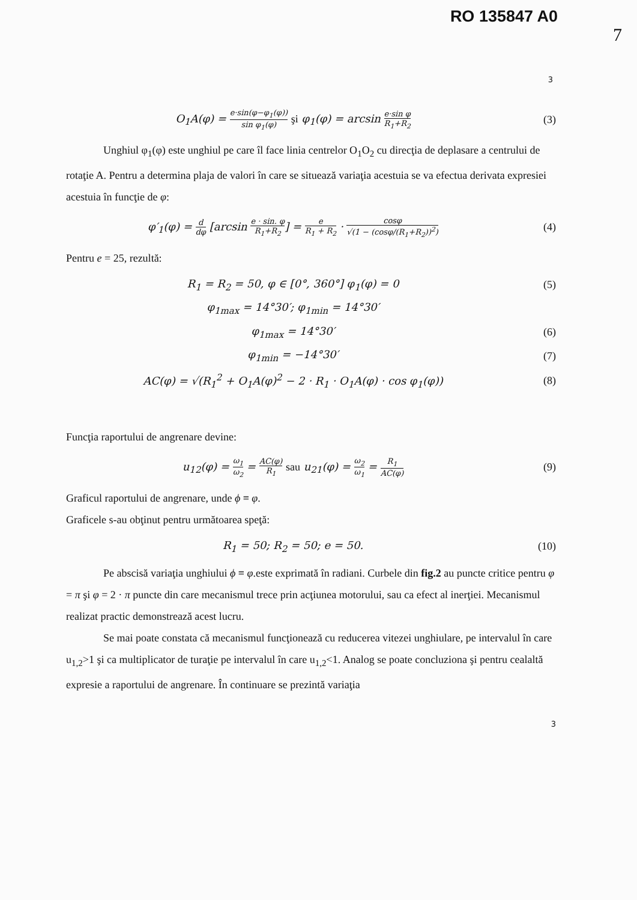RO 135847 A0
7
3
O<sub>1</sub>A(φ) = e·sin(φ−φ<sub>1</sub>(φ)) sin φ<sub>1</sub>(φ) şi φ<sub>1</sub>(φ) = arcsin e·sin φ R<sub>1</sub>+R<sub>2</sub>
(3)
Unghiul φ<sub>1</sub>(φ) este unghiul pe care îl face linia centrelor O<sub>1</sub>O<sub>2</sub> cu direcţia de deplasare a centrului de rotaţie A. Pentru a determina plaja de valori în care se situează variaţia acestuia se va efectua derivata expresiei acestuia în funcţie de φ:
φ′<sub>1</sub>(φ) = d dφ [arcsin e · sin. φ R<sub>1</sub>+R<sub>2</sub>] = e R<sub>1</sub> + R<sub>2</sub> · cosφ √(1 − (cosφ/(R<sub>1</sub>+R<sub>2</sub>))<sup>2</sup>)
(4)
Pentru e = 25, rezultă:
R<sub>1</sub> = R<sub>2</sub> = 50, φ ∈ [0°, 360°] φ<sub>1</sub>(φ) = 0
(5)
φ<sub>1max</sub> = 14°30′; φ<sub>1min</sub> = 14°30′
φ<sub>1max</sub> = 14°30′ (6)
φ<sub>1min</sub> = −14°30′ (7)
AC(φ) = √(R<sub>1</sub><sup>2</sup> + O<sub>1</sub>A(φ)<sup>2</sup> − 2 · R<sub>1</sub> · O<sub>1</sub>A(φ) · cos φ<sub>1</sub>(φ))
(8)
Funcţia raportului de angrenare devine:
u<sub>12</sub>(φ) = ω<sub>1</sub> ω<sub>2</sub> = AC(φ) R<sub>1</sub> sau u<sub>21</sub>(φ) = ω<sub>2</sub> ω<sub>1</sub> = R<sub>1</sub> AC(φ)
(9)
Graficul raportului de angrenare, unde ϕ ≡ φ.
Graficele s-au obţinut pentru următoarea speţă:
R<sub>1</sub> = 50; R<sub>2</sub> = 50; e = 50. (10)
Pe abscisă variaţia unghiului ϕ ≡ φ.este exprimată în radiani. Curbele din fig.2 au puncte critice pentru φ = π şi φ = 2 · π puncte din care mecanismul trece prin acţiunea motorului, sau ca efect al inerţiei. Mecanismul realizat practic demonstrează acest lucru.
Se mai poate constata că mecanismul funcţionează cu reducerea vitezei unghiulare, pe intervalul în care u<sub>1,2</sub>>1 şi ca multiplicator de turaţie pe intervalul în care u<sub>1,2</sub><1. Analog se poate concluziona şi pentru cealaltă expresie a raportului de angrenare. În continuare se prezintă variaţia
3